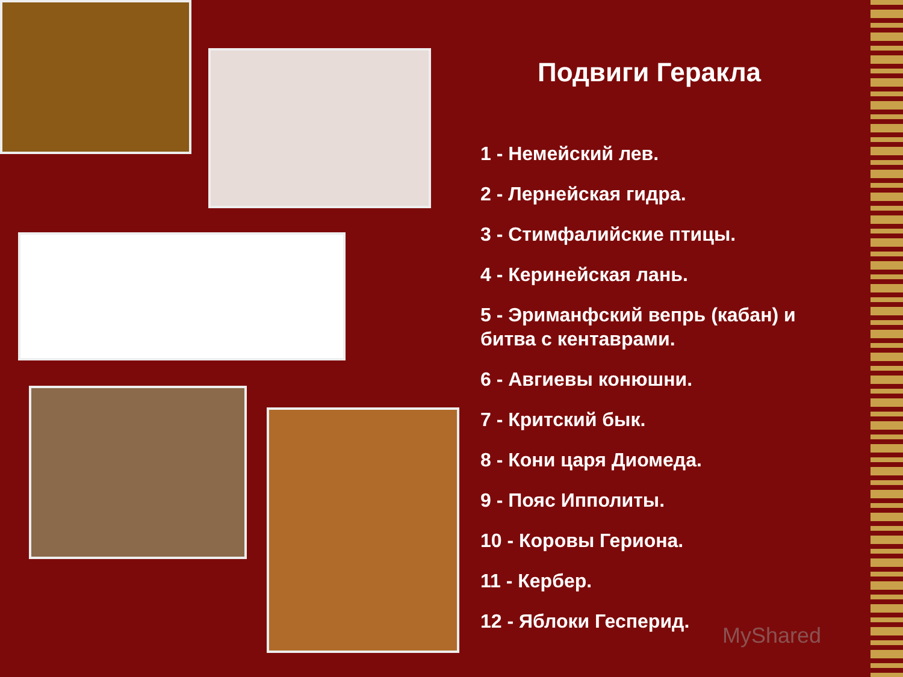Подвиги Геракла
1 - Немейский лев.
2 - Лернейская гидра.
3 - Стимфалийские птицы.
4 - Керинейская лань.
5 - Эриманфский вепрь (кабан) и битва с кентаврами.
6 - Авгиевы конюшни.
7 - Критский бык.
8 - Кони царя Диомеда.
9 - Пояс Ипполиты.
10 - Коровы Гериона.
11 - Кербер.
12 - Яблоки Гесперид.
MyShared